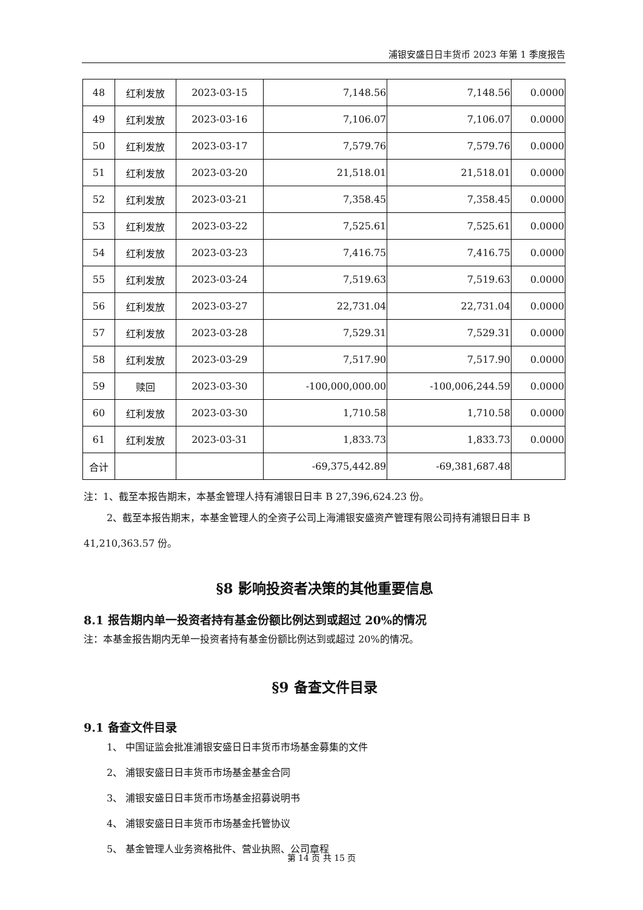浦银安盛日日丰货币 2023 年第 1 季度报告
| 48 | 红利发放 | 2023-03-15 | 7,148.56 | 7,148.56 | 0.0000 |
| 49 | 红利发放 | 2023-03-16 | 7,106.07 | 7,106.07 | 0.0000 |
| 50 | 红利发放 | 2023-03-17 | 7,579.76 | 7,579.76 | 0.0000 |
| 51 | 红利发放 | 2023-03-20 | 21,518.01 | 21,518.01 | 0.0000 |
| 52 | 红利发放 | 2023-03-21 | 7,358.45 | 7,358.45 | 0.0000 |
| 53 | 红利发放 | 2023-03-22 | 7,525.61 | 7,525.61 | 0.0000 |
| 54 | 红利发放 | 2023-03-23 | 7,416.75 | 7,416.75 | 0.0000 |
| 55 | 红利发放 | 2023-03-24 | 7,519.63 | 7,519.63 | 0.0000 |
| 56 | 红利发放 | 2023-03-27 | 22,731.04 | 22,731.04 | 0.0000 |
| 57 | 红利发放 | 2023-03-28 | 7,529.31 | 7,529.31 | 0.0000 |
| 58 | 红利发放 | 2023-03-29 | 7,517.90 | 7,517.90 | 0.0000 |
| 59 | 赎回 | 2023-03-30 | -100,000,000.00 | -100,006,244.59 | 0.0000 |
| 60 | 红利发放 | 2023-03-30 | 1,710.58 | 1,710.58 | 0.0000 |
| 61 | 红利发放 | 2023-03-31 | 1,833.73 | 1,833.73 | 0.0000 |
| 合计 | | | -69,375,442.89 | -69,381,687.48 | |
注：1、截至本报告期末，本基金管理人持有浦银日日丰 B 27,396,624.23 份。
2、截至本报告期末，本基金管理人的全资子公司上海浦银安盛资产管理有限公司持有浦银日日丰 B 41,210,363.57 份。
§8 影响投资者决策的其他重要信息
8.1 报告期内单一投资者持有基金份额比例达到或超过 20%的情况
注：本基金报告期内无单一投资者持有基金份额比例达到或超过 20%的情况。
§9 备查文件目录
9.1 备查文件目录
1、 中国证监会批准浦银安盛日日丰货币市场基金募集的文件
2、 浦银安盛日日丰货币市场基金基金合同
3、 浦银安盛日日丰货币市场基金招募说明书
4、 浦银安盛日日丰货币市场基金托管协议
5、 基金管理人业务资格批件、营业执照、公司章程
第 14 页 共 15 页